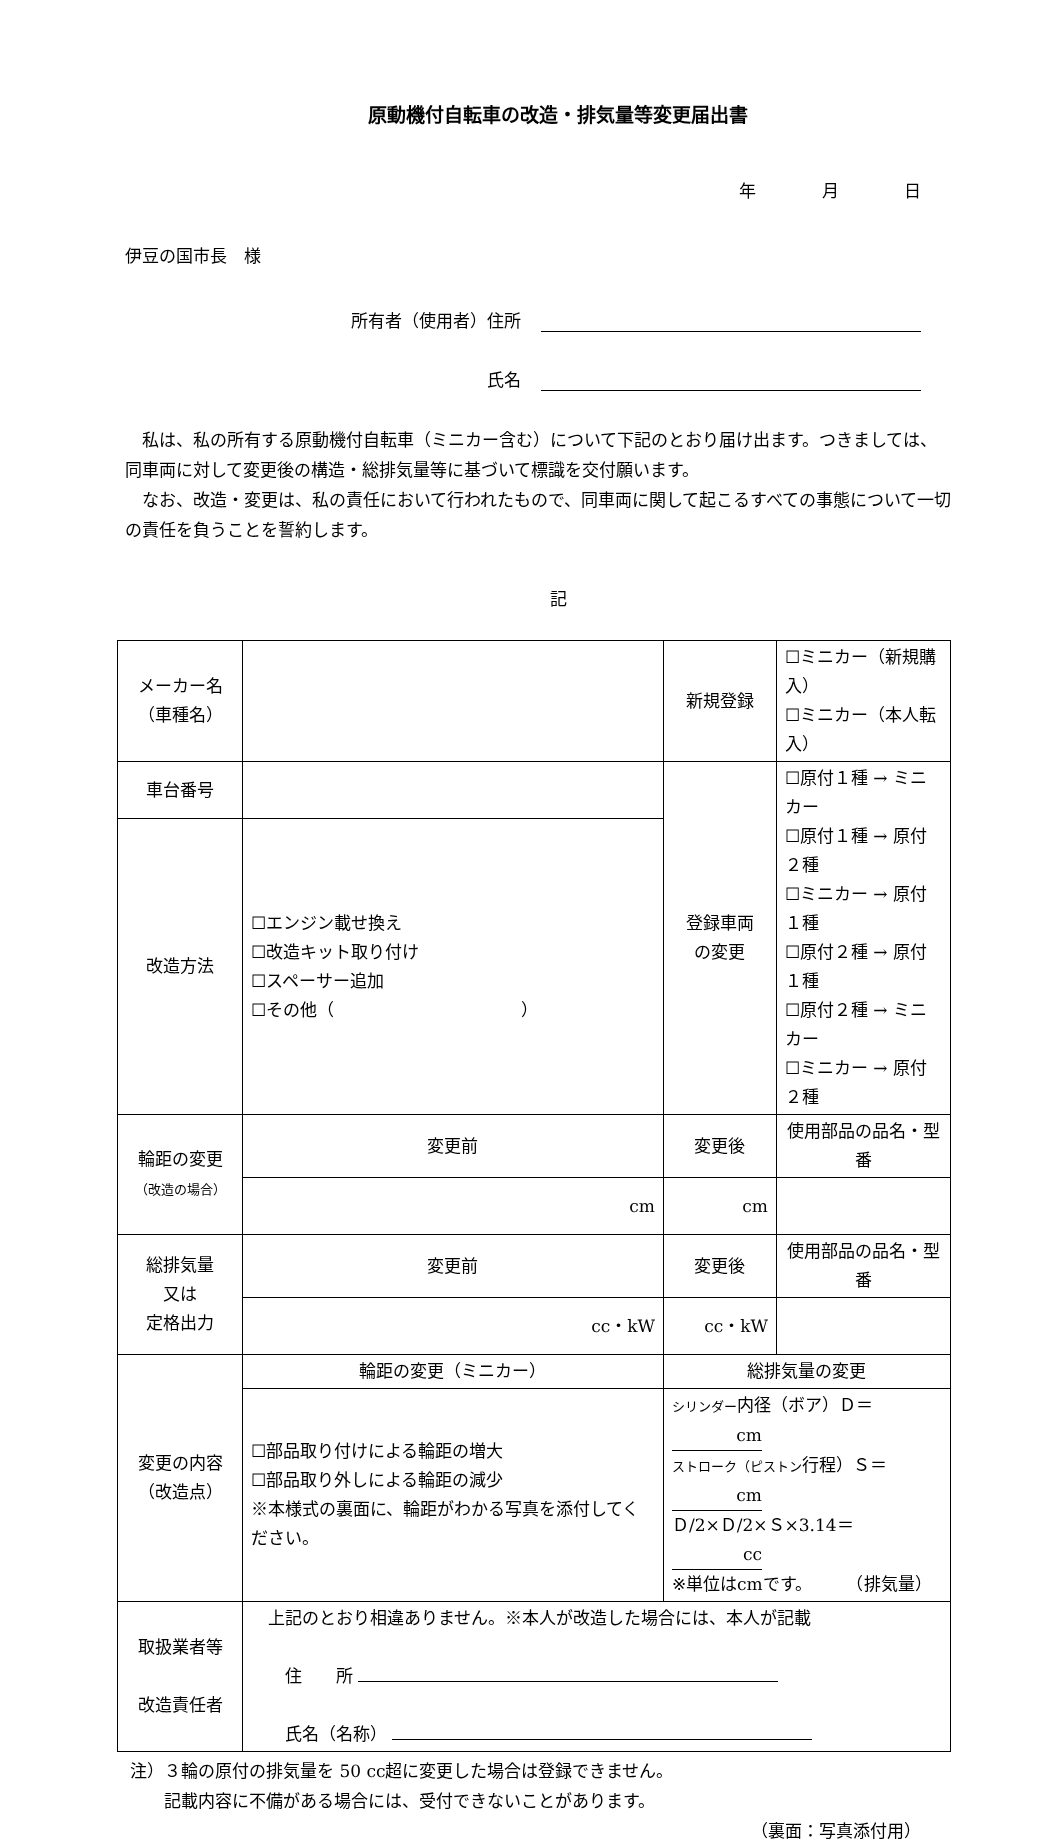原動機付自転車の改造・排気量等変更届出書
年 月 日
伊豆の国市長　様
所有者（使用者）住所
氏名
　私は、私の所有する原動機付自転車（ミニカー含む）について下記のとおり届け出ます。つきましては、同車両に対して変更後の構造・総排気量等に基づいて標識を交付願います。
　なお、改造・変更は、私の責任において行われたもので、同車両に関して起こるすべての事態について一切の責任を負うことを誓約します。
記
| メーカー名 （車種名） | | | 新規登録 | ☐ミニカー（新規購入） ☐ミニカー（本人転入） | |
| 車台番号 | | | 登録車両 の変更 | ☐原付１種 → ミニカー ☐原付１種 → 原付２種 ☐ミニカー → 原付１種 ☐原付２種 → 原付１種 ☐原付２種 → ミニカー ☐ミニカー → 原付２種 | |
| 改造方法 | ☐エンジン載せ換え ☐改造キット取り付け ☐スペーサー追加 ☐その他（ ） | | | | |
| 輪距の変更 （改造の場合） | 変更前 | 変更後 | | | 使用部品の品名・型番 |
| | cm | cm | | | |
| 総排気量 又は 定格出力 | 変更前 | 変更後 | | | 使用部品の品名・型番 |
| | cc・kW | cc・kW | | | |
| 変更の内容 （改造点） | 輪距の変更（ミニカー） | | 総排気量の変更 | | |
| | ☐部品取り付けによる輪距の増大 ☐部品取り外しによる輪距の減少 ※本様式の裏面に、輪距がわかる写真を添付してください。 | | シリンダー 内径（ボア）Ｄ＝ cm ストローク（ピストン 行程）Ｓ＝ cm Ｄ/2×Ｄ/2×Ｓ×3.14＝ cc ※単位はcmです。 （排気量） | | |
| 取扱業者等 改造責任者 | 上記のとおり相違ありません。※本人が改造した場合には、本人が記載 住 所 氏名（名称） | | | | |
注）３輪の原付の排気量を 50 cc超に変更した場合は登録できません。
　　記載内容に不備がある場合には、受付できないことがあります。
（裏面：写真添付用）